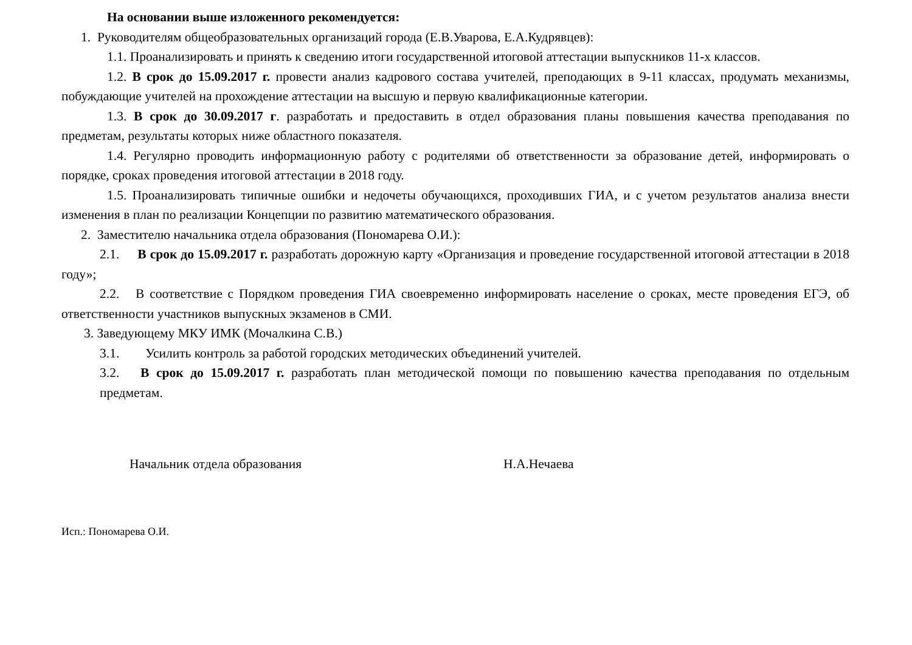На основании выше изложенного рекомендуется:
1. Руководителям общеобразовательных организаций города (Е.В.Уварова, Е.А.Кудрявцев):
1.1. Проанализировать и принять к сведению итоги государственной итоговой аттестации выпускников 11-х классов.
1.2. В срок до 15.09.2017 г. провести анализ кадрового состава учителей, преподающих в 9-11 классах, продумать механизмы, побуждающие учителей на прохождение аттестации на высшую и первую квалификационные категории.
1.3. В срок до 30.09.2017 г. разработать и предоставить в отдел образования планы повышения качества преподавания по предметам, результаты которых ниже областного показателя.
1.4. Регулярно проводить информационную работу с родителями об ответственности за образование детей, информировать о порядке, сроках проведения итоговой аттестации в 2018 году.
1.5. Проанализировать типичные ошибки и недочеты обучающихся, проходивших ГИА, и с учетом результатов анализа внести изменения в план по реализации Концепции по развитию математического образования.
2. Заместителю начальника отдела образования (Пономарева О.И.):
2.1. В срок до 15.09.2017 г. разработать дорожную карту «Организация и проведение государственной итоговой аттестации в 2018 году»;
2.2. В соответствие с Порядком проведения ГИА своевременно информировать население о сроках, месте проведения ЕГЭ, об ответственности участников выпускных экзаменов в СМИ.
3. Заведующему МКУ ИМК (Мочалкина С.В.)
3.1. Усилить контроль за работой городских методических объединений учителей.
3.2. В срок до 15.09.2017 г. разработать план методической помощи по повышению качества преподавания по отдельным предметам.
Начальник отдела образования Н.А.Нечаева
Исп.: Пономарева О.И.